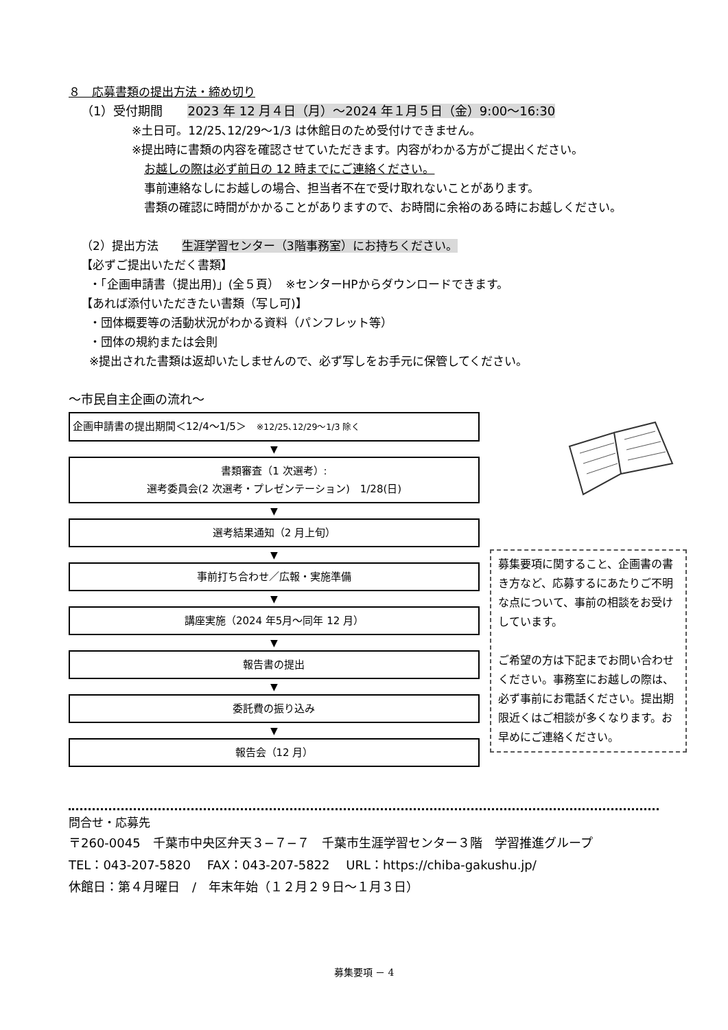８　応募書類の提出方法・締め切り
（1）受付期間　　2023 年 12 月４日（月）～2024 年１月５日（金）9:00～16:30
※土日可。12/25､12/29～1/3 は休館日のため受付けできません。
※提出時に書類の内容を確認させていただきます。内容がわかる方がご提出ください。
お越しの際は必ず前日の 12 時までにご連絡ください。
事前連絡なしにお越しの場合、担当者不在で受け取れないことがあります。
書類の確認に時間がかかることがありますので、お時間に余裕のある時にお越しください。
（2）提出方法　　生涯学習センター（3階事務室）にお持ちください。
【必ずご提出いただく書類】
・「企画申請書（提出用)」(全５頁）　※センターHPからダウンロードできます。
【あれば添付いただきたい書類（写し可)】
・団体概要等の活動状況がわかる資料（パンフレット等）
・団体の規約または会則
※提出された書類は返却いたしませんので、必ず写しをお手元に保管してください。
～市民自主企画の流れ～
企画申請書の提出期間＜12/4～1/5＞　※12/25､12/29～1/3 除く
▼
書類審査（1 次選考）:
選考委員会(2 次選考・プレゼンテーション)　1/28(日)
▼
選考結果通知（2 月上旬）
▼
事前打ち合わせ／広報・実施準備
▼
講座実施（2024 年5月～同年 12 月）
▼
報告書の提出
▼
委託費の振り込み
▼
報告会（12 月）
募集要項に関すること、企画書の書き方など、応募するにあたりご不明な点について、事前の相談をお受けしています。
ご希望の方は下記までお問い合わせください。事務室にお越しの際は、必ず事前にお電話ください。提出期限近くはご相談が多くなります。お早めにご連絡ください。
問合せ・応募先
〒260-0045　千葉市中央区弁天３−７−７　千葉市生涯学習センター３階　学習推進グループ
TEL：043-207-5820　 FAX：043-207-5822　 URL：https://chiba-gakushu.jp/
休館日：第４月曜日　/　年末年始（１２月２９日～１月３日）
募集要項 － 4